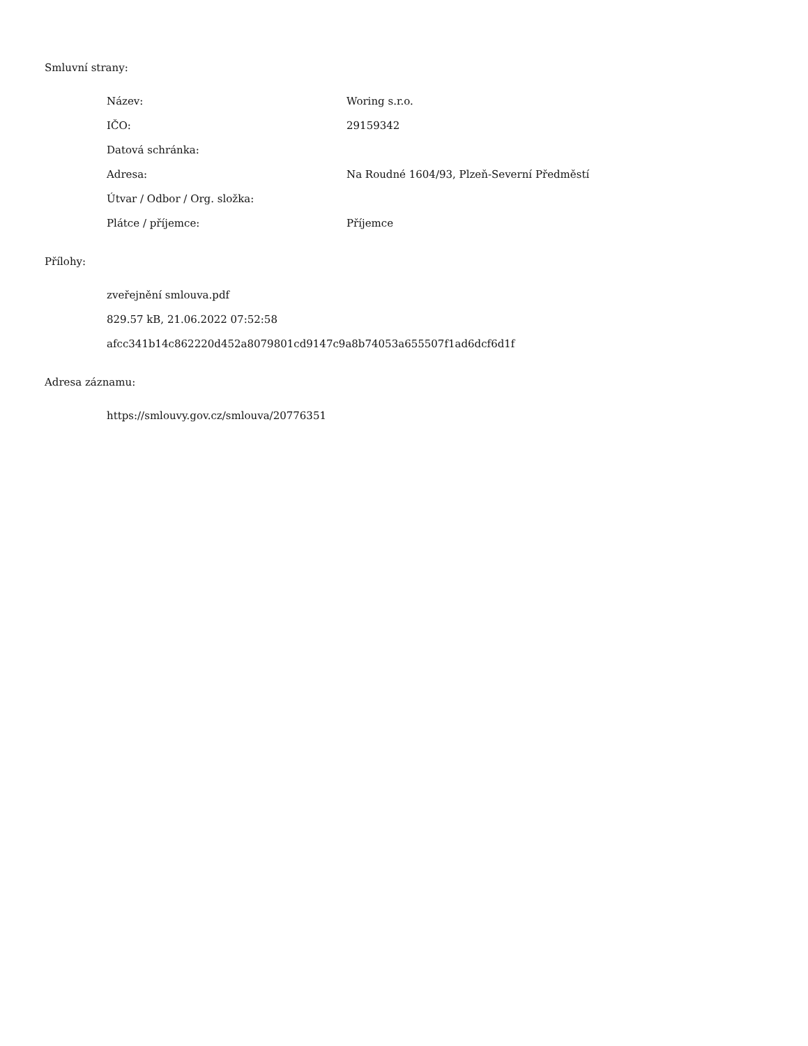Smluvní strany:
| Název: | Woring s.r.o. |
| IČO: | 29159342 |
| Datová schránka: | |
| Adresa: | Na Roudné 1604/93, Plzeň-Severní Předměstí |
| Útvar / Odbor / Org. složka: | |
| Plátce / příjemce: | Příjemce |
Přílohy:
zveřejnění smlouva.pdf
829.57 kB, 21.06.2022 07:52:58
afcc341b14c862220d452a8079801cd9147c9a8b74053a655507f1ad6dcf6d1f
Adresa záznamu:
https://smlouvy.gov.cz/smlouva/20776351